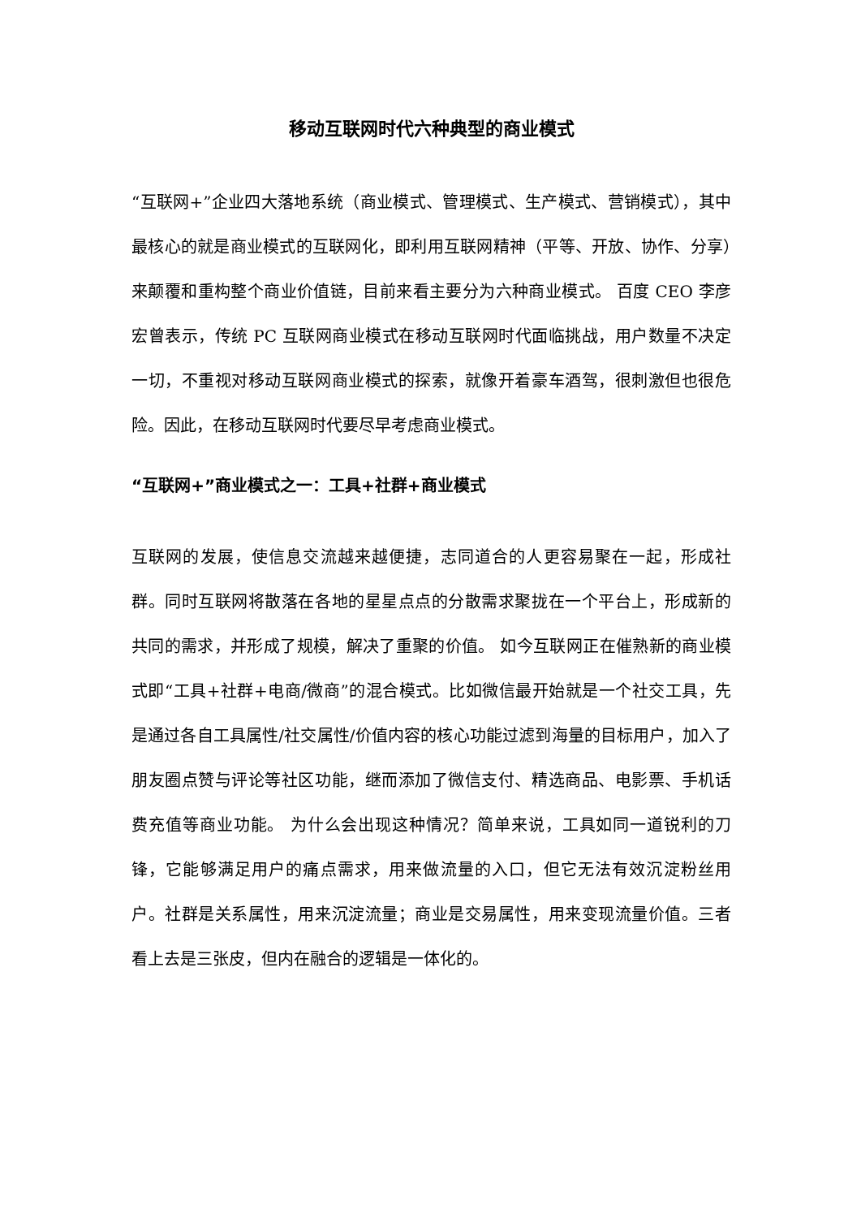移动互联网时代六种典型的商业模式
“互联网+”企业四大落地系统（商业模式、管理模式、生产模式、营销模式），其中最核心的就是商业模式的互联网化，即利用互联网精神（平等、开放、协作、分享）来颠覆和重构整个商业价值链，目前来看主要分为六种商业模式。 百度 CEO 李彦宏曾表示，传统 PC 互联网商业模式在移动互联网时代面临挑战，用户数量不决定一切，不重视对移动互联网商业模式的探索，就像开着豪车酒驾，很刺激但也很危险。因此，在移动互联网时代要尽早考虑商业模式。
“互联网+”商业模式之一：工具+社群+商业模式
互联网的发展，使信息交流越来越便捷，志同道合的人更容易聚在一起，形成社群。同时互联网将散落在各地的星星点点的分散需求聚拢在一个平台上，形成新的共同的需求，并形成了规模，解决了重聚的价值。 如今互联网正在催熟新的商业模式即“工具+社群+电商/微商”的混合模式。比如微信最开始就是一个社交工具，先是通过各自工具属性/社交属性/价值内容的核心功能过滤到海量的目标用户，加入了朋友圈点赞与评论等社区功能，继而添加了微信支付、精选商品、电影票、手机话费充值等商业功能。 为什么会出现这种情况？简单来说，工具如同一道锐利的刀锋，它能够满足用户的痛点需求，用来做流量的入口，但它无法有效沉淀粉丝用户。社群是关系属性，用来沉淀流量；商业是交易属性，用来变现流量价值。三者看上去是三张皮，但内在融合的逻辑是一体化的。